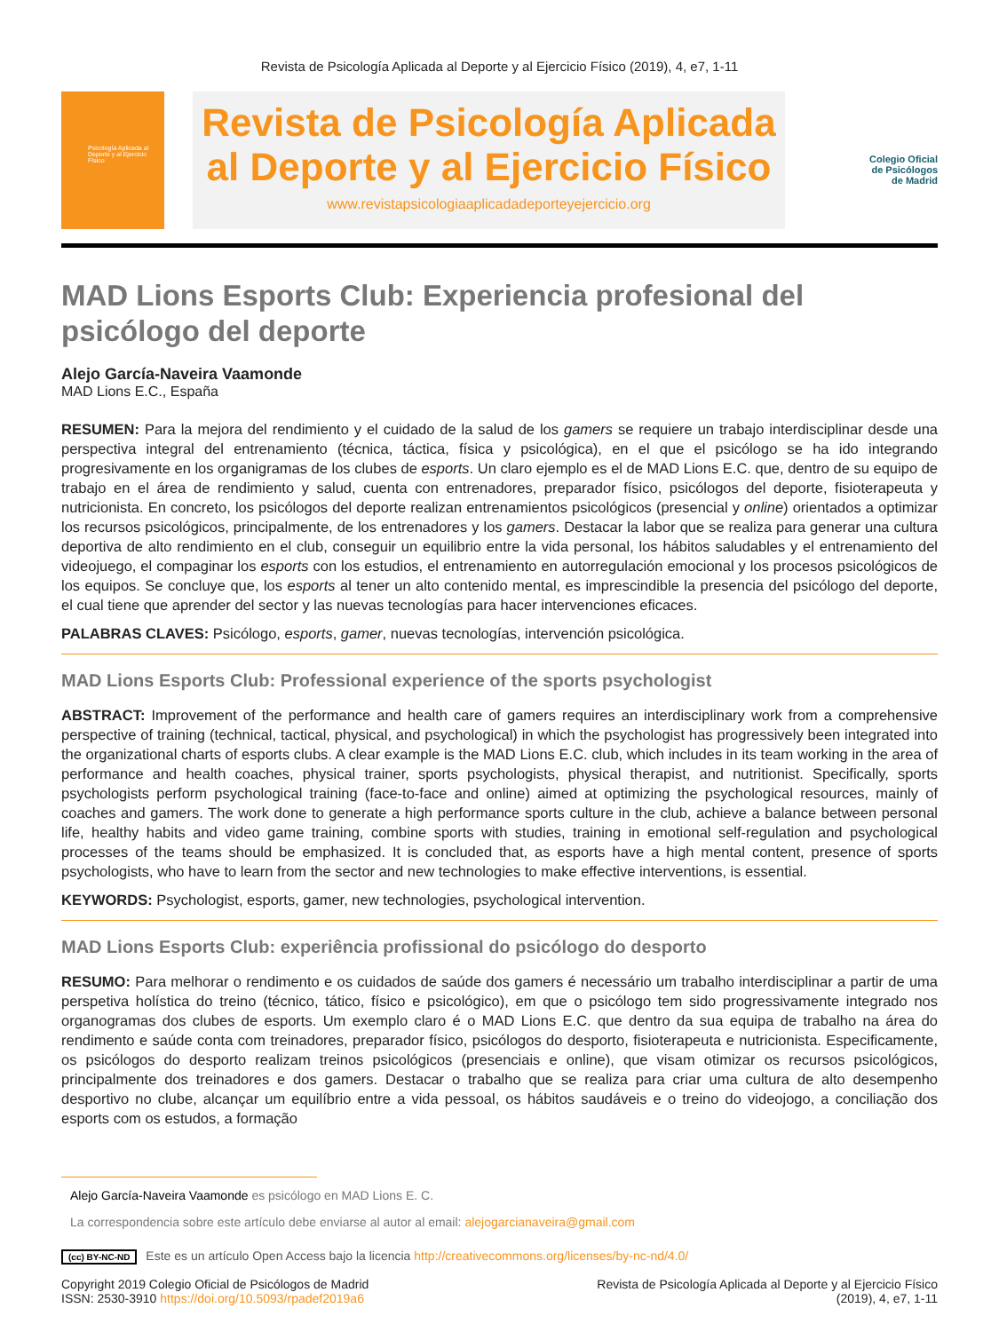Revista de Psicología Aplicada al Deporte y al Ejercicio Físico (2019), 4, e7, 1-11
Psicología Aplicada al Deporte y al Ejercicio Físico
Revista de Psicología Aplicada
al Deporte y al Ejercicio Físico
www.revistapsicologiaaplicadadeporteyejercicio.org
Colegio Oficial
de Psicólogos
de Madrid
MAD Lions Esports Club: Experiencia profesional del psicólogo del deporte
Alejo García-Naveira Vaamonde
MAD Lions E.C., España
RESUMEN: Para la mejora del rendimiento y el cuidado de la salud de los gamers se requiere un trabajo interdisciplinar desde una perspectiva integral del entrenamiento (técnica, táctica, física y psicológica), en el que el psicólogo se ha ido integrando progresivamente en los organigramas de los clubes de esports. Un claro ejemplo es el de MAD Lions E.C. que, dentro de su equipo de trabajo en el área de rendimiento y salud, cuenta con entrenadores, preparador físico, psicólogos del deporte, fisioterapeuta y nutricionista. En concreto, los psicólogos del deporte realizan entrenamientos psicológicos (presencial y online) orientados a optimizar los recursos psicológicos, principalmente, de los entrenadores y los gamers. Destacar la labor que se realiza para generar una cultura deportiva de alto rendimiento en el club, conseguir un equilibrio entre la vida personal, los hábitos saludables y el entrenamiento del videojuego, el compaginar los esports con los estudios, el entrenamiento en autorregulación emocional y los procesos psicológicos de los equipos. Se concluye que, los esports al tener un alto contenido mental, es imprescindible la presencia del psicólogo del deporte, el cual tiene que aprender del sector y las nuevas tecnologías para hacer intervenciones eficaces.
PALABRAS CLAVES: Psicólogo, esports, gamer, nuevas tecnologías, intervención psicológica.
MAD Lions Esports Club: Professional experience of the sports psychologist
ABSTRACT: Improvement of the performance and health care of gamers requires an interdisciplinary work from a comprehensive perspective of training (technical, tactical, physical, and psychological) in which the psychologist has progressively been integrated into the organizational charts of esports clubs. A clear example is the MAD Lions E.C. club, which includes in its team working in the area of performance and health coaches, physical trainer, sports psychologists, physical therapist, and nutritionist. Specifically, sports psychologists perform psychological training (face-to-face and online) aimed at optimizing the psychological resources, mainly of coaches and gamers. The work done to generate a high performance sports culture in the club, achieve a balance between personal life, healthy habits and video game training, combine sports with studies, training in emotional self-regulation and psychological processes of the teams should be emphasized. It is concluded that, as esports have a high mental content, presence of sports psychologists, who have to learn from the sector and new technologies to make effective interventions, is essential.
KEYWORDS: Psychologist, esports, gamer, new technologies, psychological intervention.
MAD Lions Esports Club: experiência profissional do psicólogo do desporto
RESUMO: Para melhorar o rendimento e os cuidados de saúde dos gamers é necessário um trabalho interdisciplinar a partir de uma perspetiva holística do treino (técnico, tático, físico e psicológico), em que o psicólogo tem sido progressivamente integrado nos organogramas dos clubes de esports. Um exemplo claro é o MAD Lions E.C. que dentro da sua equipa de trabalho na área do rendimento e saúde conta com treinadores, preparador físico, psicólogos do desporto, fisioterapeuta e nutricionista. Especificamente, os psicólogos do desporto realizam treinos psicológicos (presenciais e online), que visam otimizar os recursos psicológicos, principalmente dos treinadores e dos gamers. Destacar o trabalho que se realiza para criar uma cultura de alto desempenho desportivo no clube, alcançar um equilíbrio entre a vida pessoal, os hábitos saudáveis e o treino do videojogo, a conciliação dos esports com os estudos, a formação
Alejo García-Naveira Vaamonde es psicólogo en MAD Lions E. C.
La correspondencia sobre este artículo debe enviarse al autor al email: alejogarcianaveira@gmail.com
(cc) BY-NC-ND Este es un artículo Open Access bajo la licencia http://creativecommons.org/licenses/by-nc-nd/4.0/
Copyright 2019 Colegio Oficial de Psicólogos de Madrid
ISSN: 2530-3910 https://doi.org/10.5093/rpadef2019a6
Revista de Psicología Aplicada al Deporte y al Ejercicio Físico
(2019), 4, e7, 1-11